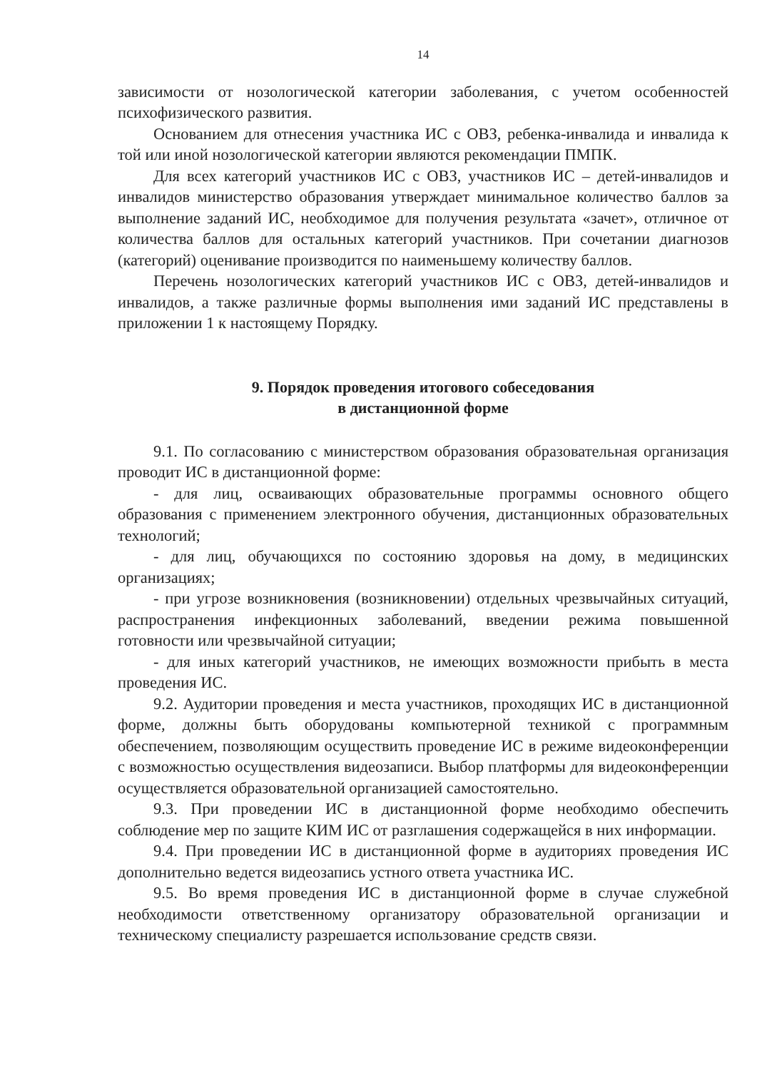14
зависимости от нозологической категории заболевания, с учетом особенностей психофизического развития.
Основанием для отнесения участника ИС с ОВЗ, ребенка-инвалида и инвалида к той или иной нозологической категории являются рекомендации ПМПК.
Для всех категорий участников ИС с ОВЗ, участников ИС – детей-инвалидов и инвалидов министерство образования утверждает минимальное количество баллов за выполнение заданий ИС, необходимое для получения результата «зачет», отличное от количества баллов для остальных категорий участников. При сочетании диагнозов (категорий) оценивание производится по наименьшему количеству баллов.
Перечень нозологических категорий участников ИС с ОВЗ, детей-инвалидов и инвалидов, а также различные формы выполнения ими заданий ИС представлены в приложении 1 к настоящему Порядку.
9. Порядок проведения итогового собеседования
в дистанционной форме
9.1. По согласованию с министерством образования образовательная организация проводит ИС в дистанционной форме:
- для лиц, осваивающих образовательные программы основного общего образования с применением электронного обучения, дистанционных образовательных технологий;
- для лиц, обучающихся по состоянию здоровья на дому, в медицинских организациях;
- при угрозе возникновения (возникновении) отдельных чрезвычайных ситуаций, распространения инфекционных заболеваний, введении режима повышенной готовности или чрезвычайной ситуации;
- для иных категорий участников, не имеющих возможности прибыть в места проведения ИС.
9.2. Аудитории проведения и места участников, проходящих ИС в дистанционной форме, должны быть оборудованы компьютерной техникой с программным обеспечением, позволяющим осуществить проведение ИС в режиме видеоконференции с возможностью осуществления видеозаписи. Выбор платформы для видеоконференции осуществляется образовательной организацией самостоятельно.
9.3. При проведении ИС в дистанционной форме необходимо обеспечить соблюдение мер по защите КИМ ИС от разглашения содержащейся в них информации.
9.4. При проведении ИС в дистанционной форме в аудиториях проведения ИС дополнительно ведется видеозапись устного ответа участника ИС.
9.5. Во время проведения ИС в дистанционной форме в случае служебной необходимости ответственному организатору образовательной организации и техническому специалисту разрешается использование средств связи.